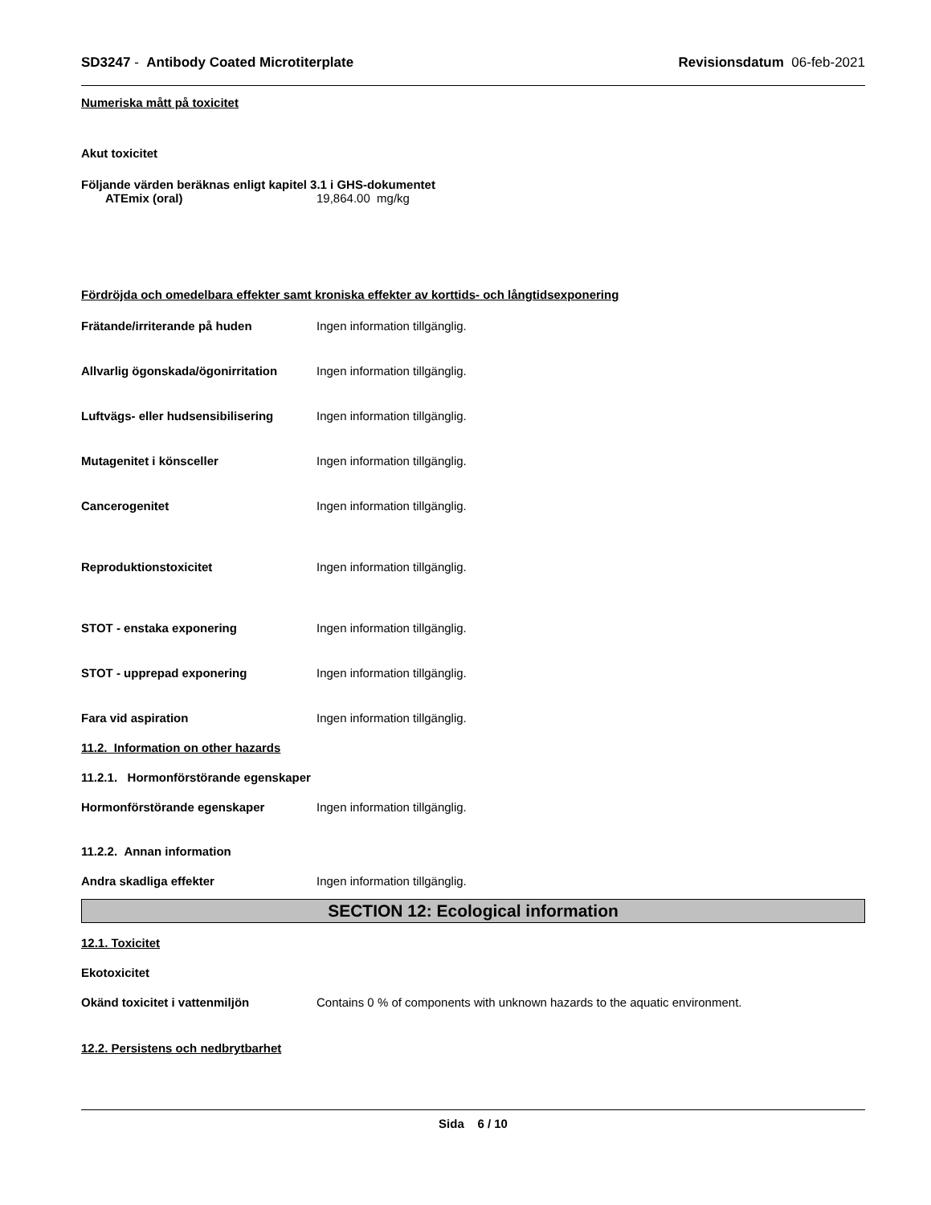SD3247 - Antibody Coated Microtiterplate Revisionsdatum 06-feb-2021
Numeriska mått på toxicitet
Akut toxicitet
Följande värden beräknas enligt kapitel 3.1 i GHS-dokumentet
ATEmix (oral) 19,864.00 mg/kg
Fördröjda och omedelbara effekter samt kroniska effekter av korttids- och långtidsexponering
Frätande/irriterande på huden Ingen information tillgänglig.
Allvarlig ögonskada/ögonirritation Ingen information tillgänglig.
Luftvägs- eller hudsensibilisering Ingen information tillgänglig.
Mutagenitet i könsceller Ingen information tillgänglig.
Cancerogenitet Ingen information tillgänglig.
Reproduktionstoxicitet Ingen information tillgänglig.
STOT - enstaka exponering Ingen information tillgänglig.
STOT - upprepad exponering Ingen information tillgänglig.
Fara vid aspiration Ingen information tillgänglig.
11.2. Information on other hazards
11.2.1. Hormonförstörande egenskaper
Hormonförstörande egenskaper Ingen information tillgänglig.
11.2.2. Annan information
Andra skadliga effekter Ingen information tillgänglig.
SECTION 12: Ecological information
12.1. Toxicitet
Ekotoxicitet
Okänd toxicitet i vattenmiljön Contains 0 % of components with unknown hazards to the aquatic environment.
12.2. Persistens och nedbrytbarhet
Sida 6 / 10